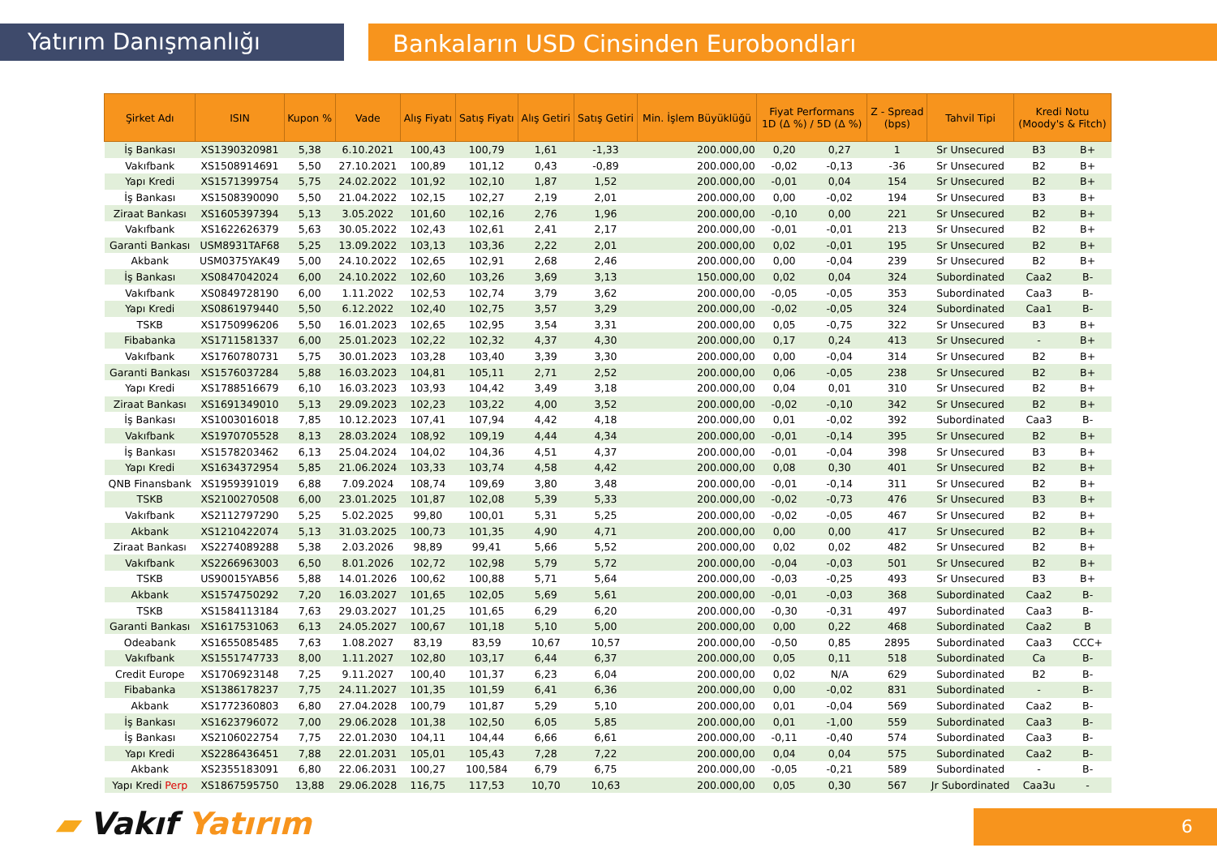Yatırım Danışmanlığı
Bankaların USD Cinsinden Eurobondları
| Şirket Adı | ISIN | Kupon % | Vade | Alış Fiyatı | Satış Fiyatı | Alış Getiri | Satış Getiri | Min. İşlem Büyüklüğü | Fiyat Performans 1D (Δ %) / 5D (Δ %) | | Z - Spread (bps) | Tahvil Tipi | Kredi Notu (Moody's & Fitch) | |
| --- | --- | --- | --- | --- | --- | --- | --- | --- | --- | --- | --- | --- | --- | --- |
| İş Bankası | XS1390320981 | 5,38 | 6.10.2021 | 100,43 | 100,79 | 1,61 | -1,33 | 200.000,00 | 0,20 | 0,27 | 1 | Sr Unsecured | B3 | B+ |
| Vakıfbank | XS1508914691 | 5,50 | 27.10.2021 | 100,89 | 101,12 | 0,43 | -0,89 | 200.000,00 | -0,02 | -0,13 | -36 | Sr Unsecured | B2 | B+ |
| Yapı Kredi | XS1571399754 | 5,75 | 24.02.2022 | 101,92 | 102,10 | 1,87 | 1,52 | 200.000,00 | -0,01 | 0,04 | 154 | Sr Unsecured | B2 | B+ |
| İş Bankası | XS1508390090 | 5,50 | 21.04.2022 | 102,15 | 102,27 | 2,19 | 2,01 | 200.000,00 | 0,00 | -0,02 | 194 | Sr Unsecured | B3 | B+ |
| Ziraat Bankası | XS1605397394 | 5,13 | 3.05.2022 | 101,60 | 102,16 | 2,76 | 1,96 | 200.000,00 | -0,10 | 0,00 | 221 | Sr Unsecured | B2 | B+ |
| Vakıfbank | XS1622626379 | 5,63 | 30.05.2022 | 102,43 | 102,61 | 2,41 | 2,17 | 200.000,00 | -0,01 | -0,01 | 213 | Sr Unsecured | B2 | B+ |
| Garanti Bankası | USM8931TAF68 | 5,25 | 13.09.2022 | 103,13 | 103,36 | 2,22 | 2,01 | 200.000,00 | 0,02 | -0,01 | 195 | Sr Unsecured | B2 | B+ |
| Akbank | USM0375YAK49 | 5,00 | 24.10.2022 | 102,65 | 102,91 | 2,68 | 2,46 | 200.000,00 | 0,00 | -0,04 | 239 | Sr Unsecured | B2 | B+ |
| İş Bankası | XS0847042024 | 6,00 | 24.10.2022 | 102,60 | 103,26 | 3,69 | 3,13 | 150.000,00 | 0,02 | 0,04 | 324 | Subordinated | Caa2 | B- |
| Vakıfbank | XS0849728190 | 6,00 | 1.11.2022 | 102,53 | 102,74 | 3,79 | 3,62 | 200.000,00 | -0,05 | -0,05 | 353 | Subordinated | Caa3 | B- |
| Yapı Kredi | XS0861979440 | 5,50 | 6.12.2022 | 102,40 | 102,75 | 3,57 | 3,29 | 200.000,00 | -0,02 | -0,05 | 324 | Subordinated | Caa1 | B- |
| TSKB | XS1750996206 | 5,50 | 16.01.2023 | 102,65 | 102,95 | 3,54 | 3,31 | 200.000,00 | 0,05 | -0,75 | 322 | Sr Unsecured | B3 | B+ |
| Fibabanka | XS1711581337 | 6,00 | 25.01.2023 | 102,22 | 102,32 | 4,37 | 4,30 | 200.000,00 | 0,17 | 0,24 | 413 | Sr Unsecured | - | B+ |
| Vakıfbank | XS1760780731 | 5,75 | 30.01.2023 | 103,28 | 103,40 | 3,39 | 3,30 | 200.000,00 | 0,00 | -0,04 | 314 | Sr Unsecured | B2 | B+ |
| Garanti Bankası | XS1576037284 | 5,88 | 16.03.2023 | 104,81 | 105,11 | 2,71 | 2,52 | 200.000,00 | 0,06 | -0,05 | 238 | Sr Unsecured | B2 | B+ |
| Yapı Kredi | XS1788516679 | 6,10 | 16.03.2023 | 103,93 | 104,42 | 3,49 | 3,18 | 200.000,00 | 0,04 | 0,01 | 310 | Sr Unsecured | B2 | B+ |
| Ziraat Bankası | XS1691349010 | 5,13 | 29.09.2023 | 102,23 | 103,22 | 4,00 | 3,52 | 200.000,00 | -0,02 | -0,10 | 342 | Sr Unsecured | B2 | B+ |
| İş Bankası | XS1003016018 | 7,85 | 10.12.2023 | 107,41 | 107,94 | 4,42 | 4,18 | 200.000,00 | 0,01 | -0,02 | 392 | Subordinated | Caa3 | B- |
| Vakıfbank | XS1970705528 | 8,13 | 28.03.2024 | 108,92 | 109,19 | 4,44 | 4,34 | 200.000,00 | -0,01 | -0,14 | 395 | Sr Unsecured | B2 | B+ |
| İş Bankası | XS1578203462 | 6,13 | 25.04.2024 | 104,02 | 104,36 | 4,51 | 4,37 | 200.000,00 | -0,01 | -0,04 | 398 | Sr Unsecured | B3 | B+ |
| Yapı Kredi | XS1634372954 | 5,85 | 21.06.2024 | 103,33 | 103,74 | 4,58 | 4,42 | 200.000,00 | 0,08 | 0,30 | 401 | Sr Unsecured | B2 | B+ |
| QNB Finansbank | XS1959391019 | 6,88 | 7.09.2024 | 108,74 | 109,69 | 3,80 | 3,48 | 200.000,00 | -0,01 | -0,14 | 311 | Sr Unsecured | B2 | B+ |
| TSKB | XS2100270508 | 6,00 | 23.01.2025 | 101,87 | 102,08 | 5,39 | 5,33 | 200.000,00 | -0,02 | -0,73 | 476 | Sr Unsecured | B3 | B+ |
| Vakıfbank | XS2112797290 | 5,25 | 5.02.2025 | 99,80 | 100,01 | 5,31 | 5,25 | 200.000,00 | -0,02 | -0,05 | 467 | Sr Unsecured | B2 | B+ |
| Akbank | XS1210422074 | 5,13 | 31.03.2025 | 100,73 | 101,35 | 4,90 | 4,71 | 200.000,00 | 0,00 | 0,00 | 417 | Sr Unsecured | B2 | B+ |
| Ziraat Bankası | XS2274089288 | 5,38 | 2.03.2026 | 98,89 | 99,41 | 5,66 | 5,52 | 200.000,00 | 0,02 | 0,02 | 482 | Sr Unsecured | B2 | B+ |
| Vakıfbank | XS2266963003 | 6,50 | 8.01.2026 | 102,72 | 102,98 | 5,79 | 5,72 | 200.000,00 | -0,04 | -0,03 | 501 | Sr Unsecured | B2 | B+ |
| TSKB | US90015YAB56 | 5,88 | 14.01.2026 | 100,62 | 100,88 | 5,71 | 5,64 | 200.000,00 | -0,03 | -0,25 | 493 | Sr Unsecured | B3 | B+ |
| Akbank | XS1574750292 | 7,20 | 16.03.2027 | 101,65 | 102,05 | 5,69 | 5,61 | 200.000,00 | -0,01 | -0,03 | 368 | Subordinated | Caa2 | B- |
| TSKB | XS1584113184 | 7,63 | 29.03.2027 | 101,25 | 101,65 | 6,29 | 6,20 | 200.000,00 | -0,30 | -0,31 | 497 | Subordinated | Caa3 | B- |
| Garanti Bankası | XS1617531063 | 6,13 | 24.05.2027 | 100,67 | 101,18 | 5,10 | 5,00 | 200.000,00 | 0,00 | 0,22 | 468 | Subordinated | Caa2 | B |
| Odeabank | XS1655085485 | 7,63 | 1.08.2027 | 83,19 | 83,59 | 10,67 | 10,57 | 200.000,00 | -0,50 | 0,85 | 2895 | Subordinated | Caa3 | CCC+ |
| Vakıfbank | XS1551747733 | 8,00 | 1.11.2027 | 102,80 | 103,17 | 6,44 | 6,37 | 200.000,00 | 0,05 | 0,11 | 518 | Subordinated | Ca | B- |
| Credit Europe | XS1706923148 | 7,25 | 9.11.2027 | 100,40 | 101,37 | 6,23 | 6,04 | 200.000,00 | 0,02 | N/A | 629 | Subordinated | B2 | B- |
| Fibabanka | XS1386178237 | 7,75 | 24.11.2027 | 101,35 | 101,59 | 6,41 | 6,36 | 200.000,00 | 0,00 | -0,02 | 831 | Subordinated | - | B- |
| Akbank | XS1772360803 | 6,80 | 27.04.2028 | 100,79 | 101,87 | 5,29 | 5,10 | 200.000,00 | 0,01 | -0,04 | 569 | Subordinated | Caa2 | B- |
| İş Bankası | XS1623796072 | 7,00 | 29.06.2028 | 101,38 | 102,50 | 6,05 | 5,85 | 200.000,00 | 0,01 | -1,00 | 559 | Subordinated | Caa3 | B- |
| İş Bankası | XS2106022754 | 7,75 | 22.01.2030 | 104,11 | 104,44 | 6,66 | 6,61 | 200.000,00 | -0,11 | -0,40 | 574 | Subordinated | Caa3 | B- |
| Yapı Kredi | XS2286436451 | 7,88 | 22.01.2031 | 105,01 | 105,43 | 7,28 | 7,22 | 200.000,00 | 0,04 | 0,04 | 575 | Subordinated | Caa2 | B- |
| Akbank | XS2355183091 | 6,80 | 22.06.2031 | 100,27 | 100,584 | 6,79 | 6,75 | 200.000,00 | -0,05 | -0,21 | 589 | Subordinated | - | B- |
| Yapı Kredi Perp | XS1867595750 | 13,88 | 29.06.2028 | 116,75 | 117,53 | 10,70 | 10,63 | 200.000,00 | 0,05 | 0,30 | 567 | Jr Subordinated | Caa3u | - |
▰ Vakıf Yatırım 6